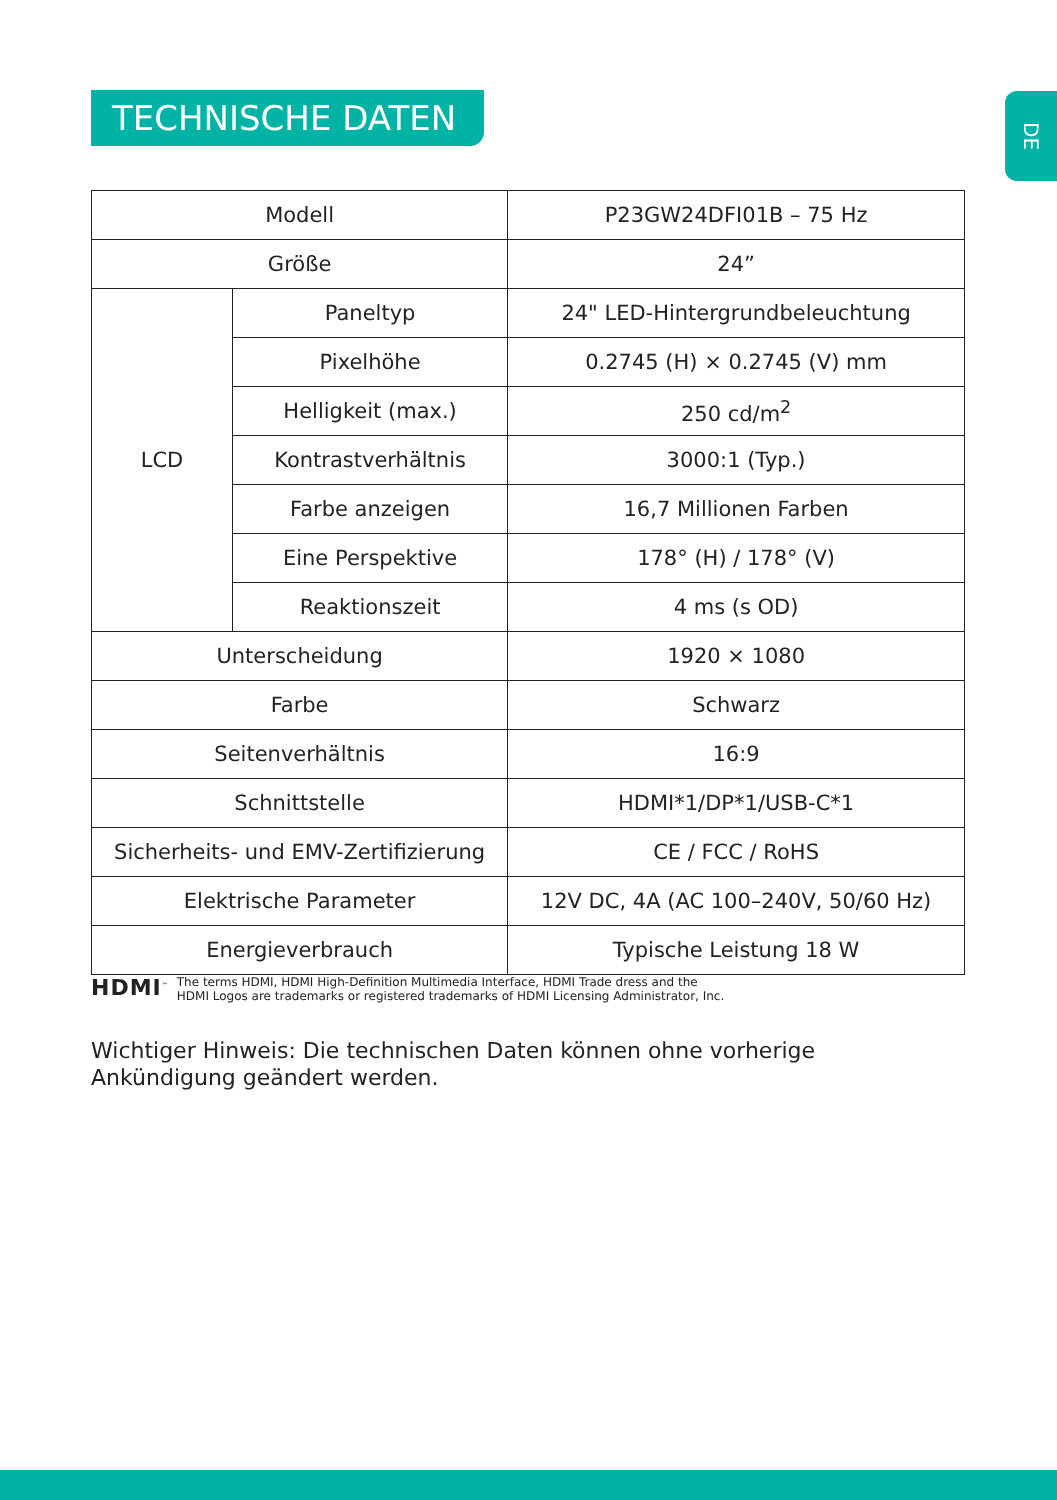TECHNISCHE DATEN DE
| Modell | | P23GW24DFI01B – 75 Hz |
| Größe | | 24” |
| LCD | Paneltyp | 24" LED-Hintergrundbeleuchtung |
| | Pixelhöhe | 0.2745 (H) × 0.2745 (V) mm |
| | Helligkeit (max.) | 250 cd/m<sup>2</sup> |
| | Kontrastverhältnis | 3000:1 (Typ.) |
| | Farbe anzeigen | 16,7 Millionen Farben |
| | Eine Perspektive | 178° (H) / 178° (V) |
| | Reaktionszeit | 4 ms (s OD) |
| Unterscheidung | | 1920 × 1080 |
| Farbe | | Schwarz |
| Seitenverhältnis | | 16:9 |
| Schnittstelle | | HDMI*1/DP*1/USB-C*1 |
| Sicherheits- und EMV-Zertifizierung | | CE / FCC / RoHS |
| Elektrische Parameter | | 12V DC, 4A (AC 100–240V, 50/60 Hz) |
| Energieverbrauch | | Typische Leistung 18 W |
HDMI<sup>™</sup>
The terms HDMI, HDMI High-Definition Multimedia Interface, HDMI Trade dress and the
HDMI Logos are trademarks or registered trademarks of HDMI Licensing Administrator, Inc.
Wichtiger Hinweis: Die technischen Daten können ohne vorherige Ankündigung geändert werden.